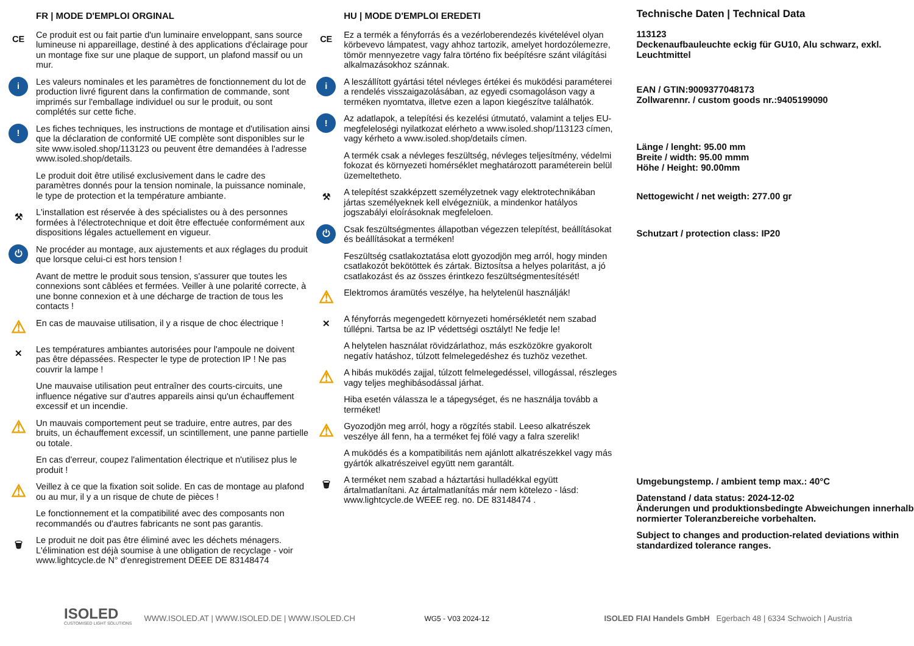FR | MODE D'EMPLOI ORGINAL
CE
Ce produit est ou fait partie d'un luminaire enveloppant, sans source lumineuse ni appareillage, destiné à des applications d'éclairage pour un montage fixe sur une plaque de support, un plafond massif ou un mur.
i
Les valeurs nominales et les paramètres de fonctionnement du lot de production livré figurent dans la confirmation de commande, sont imprimés sur l'emballage individuel ou sur le produit, ou sont complétés sur cette fiche.
!
Les fiches techniques, les instructions de montage et d'utilisation ainsi que la déclaration de conformité UE complète sont disponibles sur le site www.isoled.shop/113123 ou peuvent être demandées à l'adresse www.isoled.shop/details.
Le produit doit être utilisé exclusivement dans le cadre des paramètres donnés pour la tension nominale, la puissance nominale, le type de protection et la température ambiante.
⚒
L'installation est réservée à des spécialistes ou à des personnes formées à l'électrotechnique et doit être effectuée conformément aux dispositions légales actuellement en vigueur.
⏻
Ne procéder au montage, aux ajustements et aux réglages du produit que lorsque celui-ci est hors tension !
Avant de mettre le produit sous tension, s'assurer que toutes les connexions sont câblées et fermées. Veiller à une polarité correcte, à une bonne connexion et à une décharge de traction de tous les contacts !
⚠
En cas de mauvaise utilisation, il y a risque de choc électrique !
✕
Les températures ambiantes autorisées pour l'ampoule ne doivent pas être dépassées. Respecter le type de protection IP ! Ne pas couvrir la lampe !
Une mauvaise utilisation peut entraîner des courts-circuits, une influence négative sur d'autres appareils ainsi qu'un échauffement excessif et un incendie.
⚠
Un mauvais comportement peut se traduire, entre autres, par des bruits, un échauffement excessif, un scintillement, une panne partielle ou totale.
En cas d'erreur, coupez l'alimentation électrique et n'utilisez plus le produit !
⚠
Veillez à ce que la fixation soit solide. En cas de montage au plafond ou au mur, il y a un risque de chute de pièces !
Le fonctionnement et la compatibilité avec des composants non recommandés ou d'autres fabricants ne sont pas garantis.
🗑
Le produit ne doit pas être éliminé avec les déchets ménagers. L'élimination est déjà soumise à une obligation de recyclage - voir www.lightcycle.de N° d'enregistrement DEEE DE 83148474
HU | MODE D'EMPLOI EREDETI
CE
Ez a termék a fényforrás és a vezérloberendezés kivételével olyan körbevevo lámpatest, vagy ahhoz tartozik, amelyet hordozólemezre, tömör mennyezetre vagy falra történo fix beépítésre szánt világítási alkalmazásokhoz szánnak.
i
A leszállított gyártási tétel névleges értékei és muködési paraméterei a rendelés visszaigazolásában, az egyedi csomagoláson vagy a terméken nyomtatva, illetve ezen a lapon kiegészítve találhatók.
!
Az adatlapok, a telepítési és kezelési útmutató, valamint a teljes EU-megfeleloségi nyilatkozat elérheto a www.isoled.shop/113123 címen, vagy kérheto a www.isoled.shop/details címen.
A termék csak a névleges feszültség, névleges teljesítmény, védelmi fokozat és környezeti homérséklet meghatározott paraméterein belül üzemeltetheto.
⚒
A telepítést szakképzett személyzetnek vagy elektrotechnikában jártas személyeknek kell elvégezniük, a mindenkor hatályos jogszabályi eloírásoknak megfeleloen.
⏻
Csak feszültségmentes állapotban végezzen telepítést, beállításokat és beállításokat a terméken!
Feszültség csatlakoztatása elott gyozodjön meg arról, hogy minden csatlakozót bekötöttek és zártak. Biztosítsa a helyes polaritást, a jó csatlakozást és az összes érintkezo feszültségmentesítését!
⚠
Elektromos áramütés veszélye, ha helytelenül használják!
✕
A fényforrás megengedett környezeti homérsékletét nem szabad túllépni. Tartsa be az IP védettségi osztályt! Ne fedje le!
A helytelen használat rövidzárlathoz, más eszközökre gyakorolt negatív hatáshoz, túlzott felmelegedéshez és tuzhöz vezethet.
⚠
A hibás muködés zajjal, túlzott felmelegedéssel, villogással, részleges vagy teljes meghibásodással járhat.
Hiba esetén válassza le a tápegységet, és ne használja tovább a terméket!
⚠
Gyozodjön meg arról, hogy a rögzítés stabil. Leeso alkatrészek veszélye áll fenn, ha a terméket fej fölé vagy a falra szerelik!
A muködés és a kompatibilitás nem ajánlott alkatrészekkel vagy más gyártók alkatrészeivel együtt nem garantált.
🗑
A terméket nem szabad a háztartási hulladékkal együtt ártalmatlanítani. Az ártalmatlanítás már nem kötelezo - lásd: www.lightcycle.de WEEE reg. no. DE 83148474 .
Technische Daten | Technical Data
113123
Deckenaufbauleuchte eckig für GU10, Alu schwarz, exkl. Leuchtmittel
EAN / GTIN:9009377048173
Zollwarennr. / custom goods nr.:9405199090
Länge / lenght: 95.00 mm
Breite / width: 95.00 mmm
Höhe / Height: 90.00mm
Nettogewicht / net weigth: 277.00 gr
Schutzart / protection class: IP20
Umgebungstemp. / ambient temp max.: 40°C
Datenstand / data status: 2024-12-02
Änderungen und produktionsbedingte Abweichungen innerhalb normierter Toleranzbereiche vorbehalten.
Subject to changes and production-related deviations within standardized tolerance ranges.
ISOLED
CUSTOMISED LIGHT SOLUTIONS
WWW.ISOLED.AT | WWW.ISOLED.DE | WWW.ISOLED.CH WG5 - V03 2024-12
ISOLED FIAI Handels GmbH Egerbach 48 | 6334 Schwoich | Austria